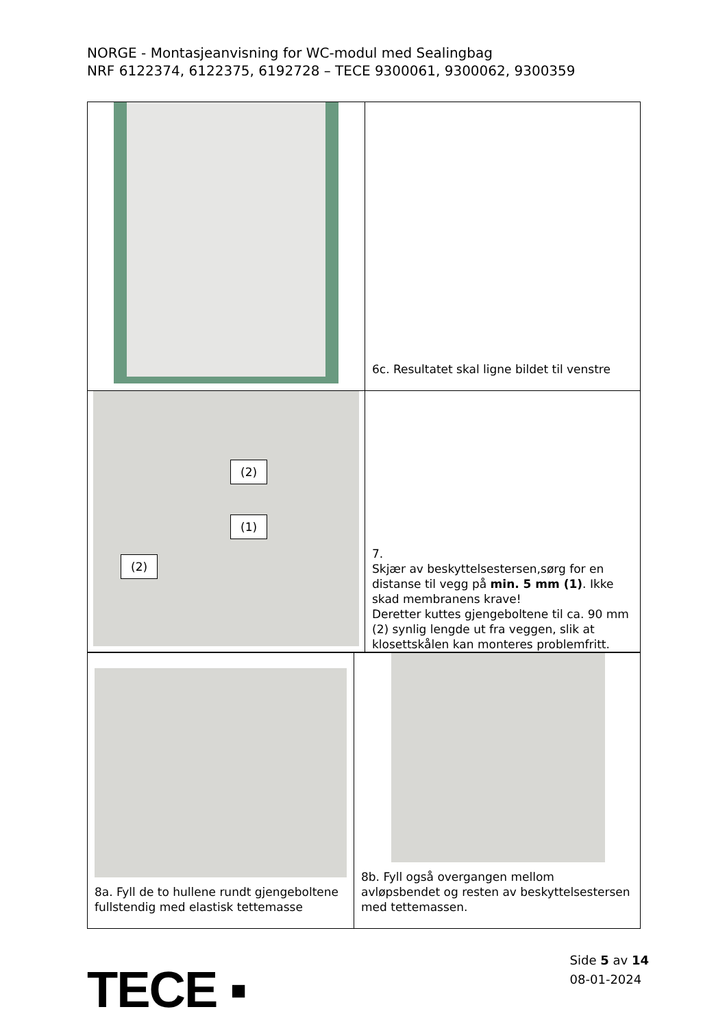NORGE - Montasjeanvisning for WC-modul med Sealingbag
NRF 6122374, 6122375, 6192728 – TECE 9300061, 9300062, 9300359
| | 6c. Resultatet skal ligne bildet til venstre |
| (2) (1) (2) | 7. Skjær av beskyttelsestersen,sørg for en distanse til vegg på min. 5 mm (1) . Ikke skad membranens krave! Deretter kuttes gjengeboltene til ca. 90 mm (2) synlig lengde ut fra veggen, slik at klosettskålen kan monteres problemfritt. |
| 8a. Fyll de to hullene rundt gjengeboltene fullstendig med elastisk tettemasse | 8b. Fyll også overgangen mellom avløpsbendet og resten av beskyttelsestersen med tettemassen. |
TECE ▪
Side 5 av 14
08-01-2024